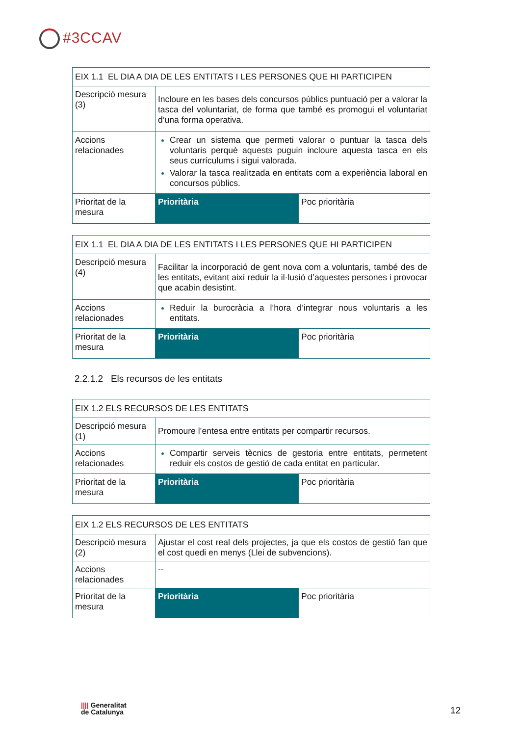#3CCAV
| EIX 1.1 EL DIA A DIA DE LES ENTITATS I LES PERSONES QUE HI PARTICIPEN | | |
| Descripció mesura (3) | Incloure en les bases dels concursos públics puntuació per a valorar la tasca del voluntariat, de forma que també es promogui el voluntariat d’una forma operativa. | |
| Accions relacionades | Crear un sistema que permeti valorar o puntuar la tasca dels voluntaris perquè aquests puguin incloure aquesta tasca en els seus currículums i sigui valorada. Valorar la tasca realitzada en entitats com a experiència laboral en concursos públics. | |
| Prioritat de la mesura | Prioritària | Poc prioritària |
| EIX 1.1 EL DIA A DIA DE LES ENTITATS I LES PERSONES QUE HI PARTICIPEN | | |
| Descripció mesura (4) | Facilitar la incorporació de gent nova com a voluntaris, també des de les entitats, evitant així reduir la il·lusió d’aquestes persones i provocar que acabin desistint. | |
| Accions relacionades | Reduir la burocràcia a l’hora d’integrar nous voluntaris a les entitats. | |
| Prioritat de la mesura | Prioritària | Poc prioritària |
2.2.1.2 Els recursos de les entitats
| EIX 1.2 ELS RECURSOS DE LES ENTITATS | | |
| Descripció mesura (1) | Promoure l’entesa entre entitats per compartir recursos. | |
| Accions relacionades | Compartir serveis tècnics de gestoria entre entitats, permetent reduir els costos de gestió de cada entitat en particular. | |
| Prioritat de la mesura | Prioritària | Poc prioritària |
| EIX 1.2 ELS RECURSOS DE LES ENTITATS | | |
| Descripció mesura (2) | Ajustar el cost real dels projectes, ja que els costos de gestió fan que el cost quedi en menys (Llei de subvencions). | |
| Accions relacionades | -- | |
| Prioritat de la mesura | Prioritària | Poc prioritària |
|||| Generalitat
de Catalunya
12